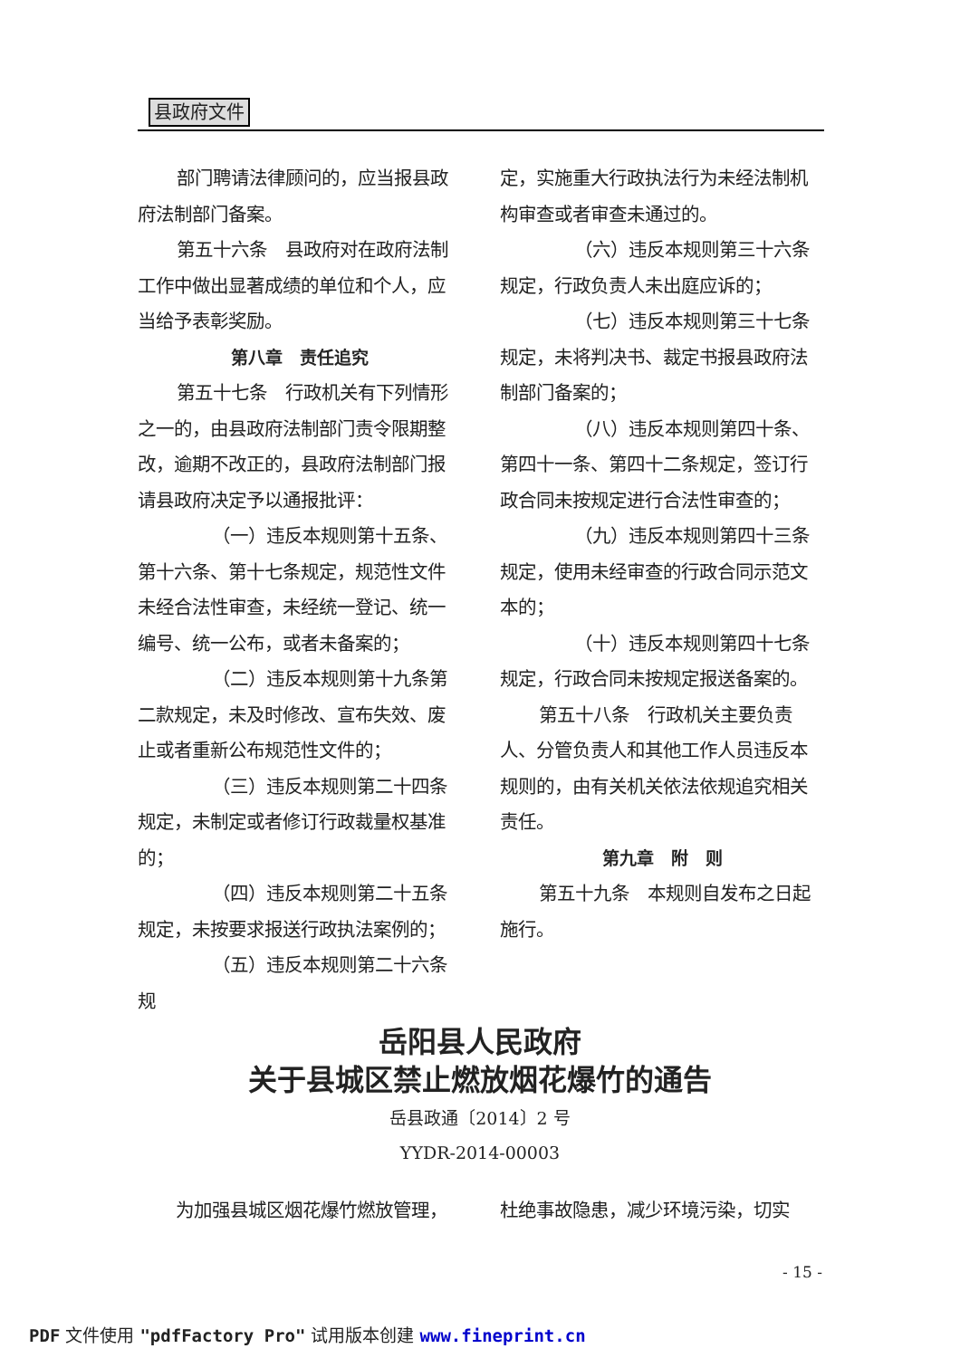县政府文件
部门聘请法律顾问的，应当报县政府法制部门备案。
第五十六条　县政府对在政府法制工作中做出显著成绩的单位和个人，应当给予表彰奖励。
第八章　责任追究
第五十七条　行政机关有下列情形之一的，由县政府法制部门责令限期整改，逾期不改正的，县政府法制部门报请县政府决定予以通报批评：
（一）违反本规则第十五条、第十六条、第十七条规定，规范性文件未经合法性审查，未经统一登记、统一编号、统一公布，或者未备案的；
（二）违反本规则第十九条第二款规定，未及时修改、宣布失效、废止或者重新公布规范性文件的；
（三）违反本规则第二十四条规定，未制定或者修订行政裁量权基准的；
（四）违反本规则第二十五条规定，未按要求报送行政执法案例的；
（五）违反本规则第二十六条规
定，实施重大行政执法行为未经法制机构审查或者审查未通过的。
（六）违反本规则第三十六条规定，行政负责人未出庭应诉的；
（七）违反本规则第三十七条规定，未将判决书、裁定书报县政府法制部门备案的；
（八）违反本规则第四十条、第四十一条、第四十二条规定，签订行政合同未按规定进行合法性审查的；
（九）违反本规则第四十三条规定，使用未经审查的行政合同示范文本的；
（十）违反本规则第四十七条规定，行政合同未按规定报送备案的。
第五十八条　行政机关主要负责人、分管负责人和其他工作人员违反本规则的，由有关机关依法依规追究相关责任。
第九章　附　则
第五十九条　本规则自发布之日起施行。
岳阳县人民政府
关于县城区禁止燃放烟花爆竹的通告
岳县政通〔2014〕2 号
YYDR-2014-00003
为加强县城区烟花爆竹燃放管理， 杜绝事故隐患，减少环境污染，切实
- 15 -
PDF 文件使用 "pdfFactory Pro" 试用版本创建 www.fineprint.cn